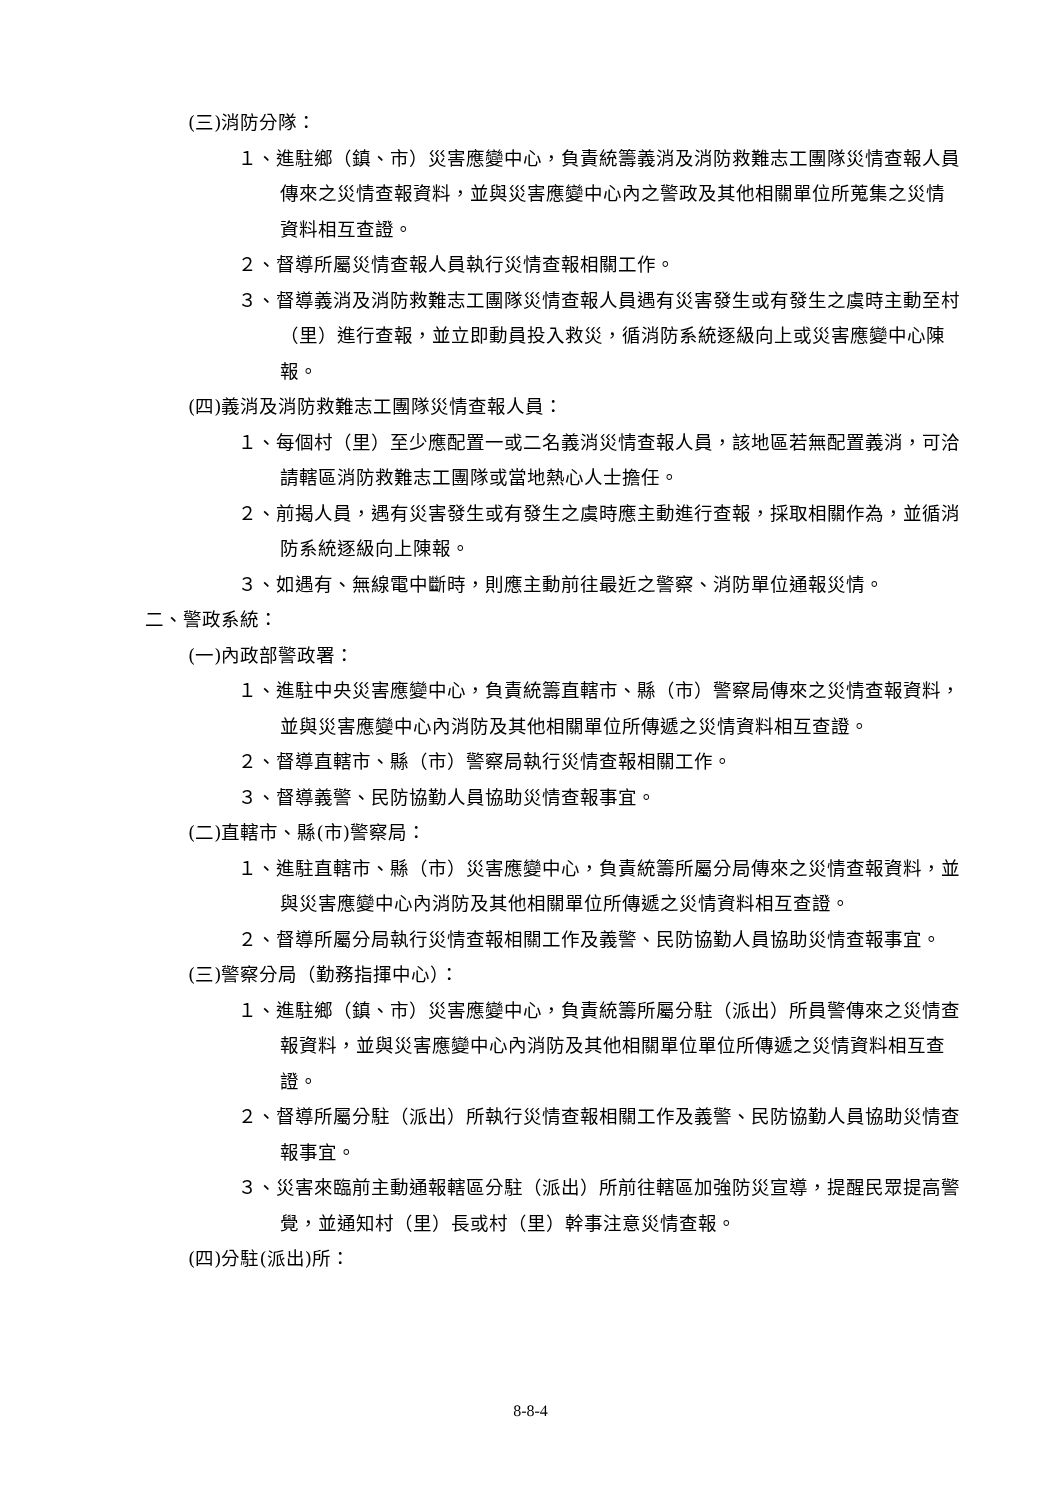(三)消防分隊：
１、進駐鄉（鎮、市）災害應變中心，負責統籌義消及消防救難志工團隊災情查報人員傳來之災情查報資料，並與災害應變中心內之警政及其他相關單位所蒐集之災情資料相互查證。
２、督導所屬災情查報人員執行災情查報相關工作。
３、督導義消及消防救難志工團隊災情查報人員遇有災害發生或有發生之虞時主動至村（里）進行查報，並立即動員投入救災，循消防系統逐級向上或災害應變中心陳報。
(四)義消及消防救難志工團隊災情查報人員：
１、每個村（里）至少應配置一或二名義消災情查報人員，該地區若無配置義消，可洽請轄區消防救難志工團隊或當地熱心人士擔任。
２、前揭人員，遇有災害發生或有發生之虞時應主動進行查報，採取相關作為，並循消防系統逐級向上陳報。
３、如遇有、無線電中斷時，則應主動前往最近之警察、消防單位通報災情。
二、警政系統：
(一)內政部警政署：
１、進駐中央災害應變中心，負責統籌直轄市、縣（市）警察局傳來之災情查報資料，並與災害應變中心內消防及其他相關單位所傳遞之災情資料相互查證。
２、督導直轄市、縣（市）警察局執行災情查報相關工作。
３、督導義警、民防協勤人員協助災情查報事宜。
(二)直轄市、縣(市)警察局：
１、進駐直轄市、縣（市）災害應變中心，負責統籌所屬分局傳來之災情查報資料，並與災害應變中心內消防及其他相關單位所傳遞之災情資料相互查證。
２、督導所屬分局執行災情查報相關工作及義警、民防協勤人員協助災情查報事宜。
(三)警察分局（勤務指揮中心）：
１、進駐鄉（鎮、市）災害應變中心，負責統籌所屬分駐（派出）所員警傳來之災情查報資料，並與災害應變中心內消防及其他相關單位單位所傳遞之災情資料相互查證。
２、督導所屬分駐（派出）所執行災情查報相關工作及義警、民防協勤人員協助災情查報事宜。
３、災害來臨前主動通報轄區分駐（派出）所前往轄區加強防災宣導，提醒民眾提高警覺，並通知村（里）長或村（里）幹事注意災情查報。
(四)分駐(派出)所：
8-8-4